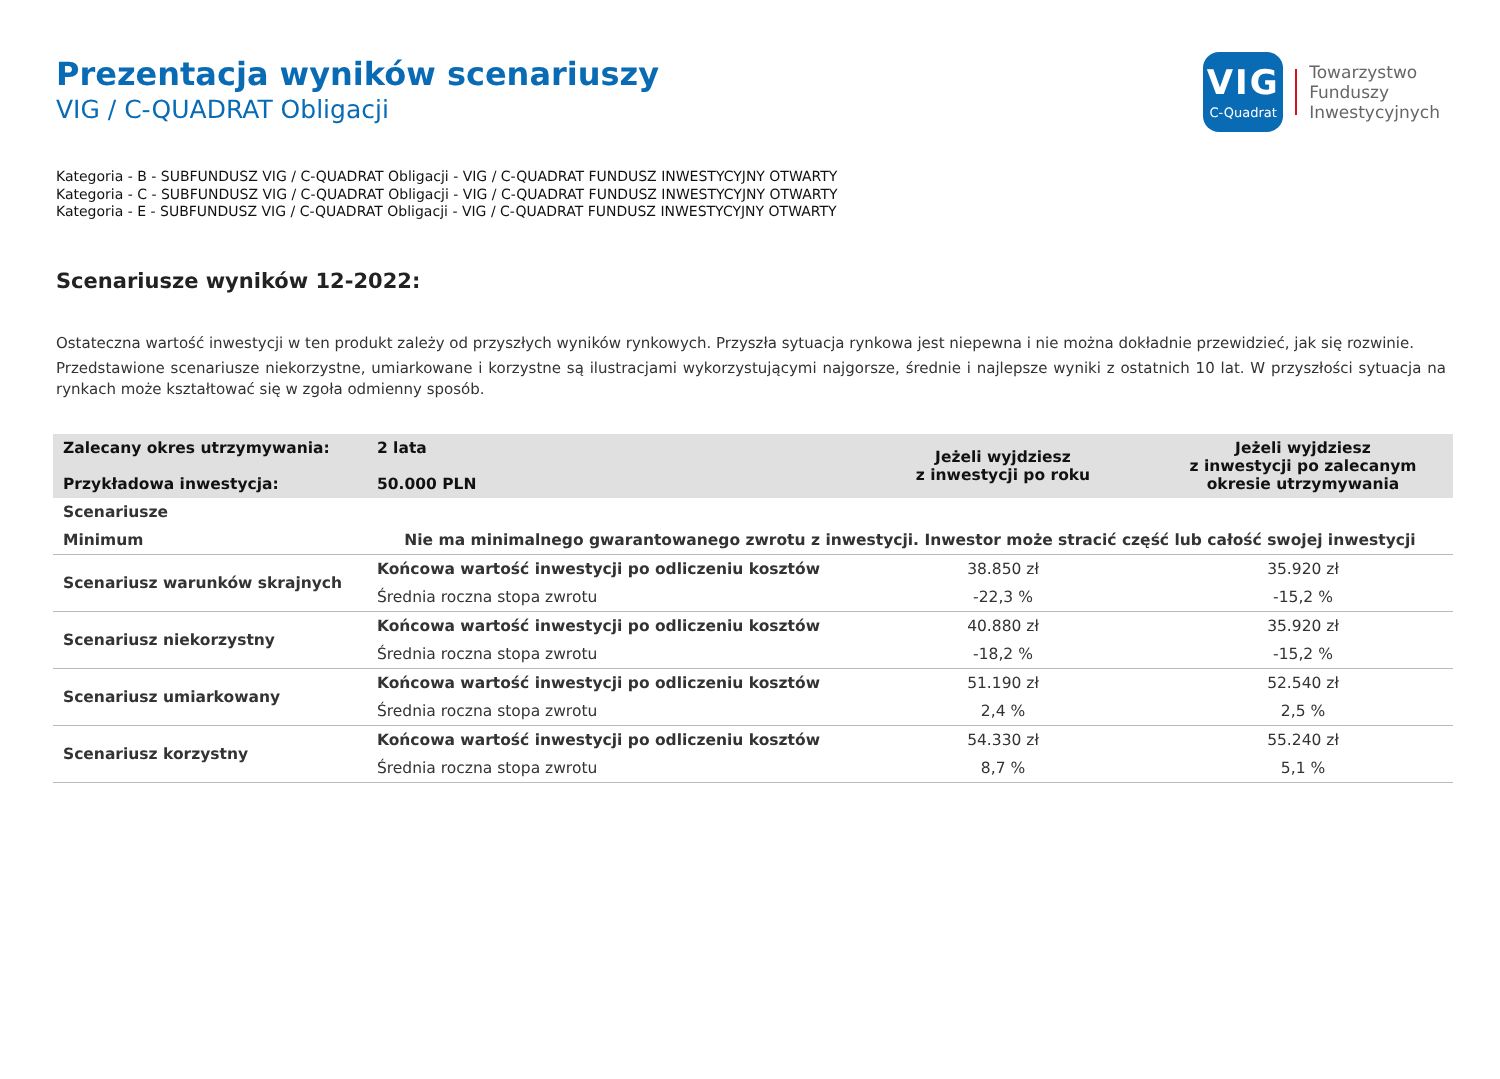VIG
C-Quadrat
Towarzystwo
Funduszy
Inwestycyjnych
Prezentacja wyników scenariuszy
VIG / C-QUADRAT Obligacji
Kategoria - B - SUBFUNDUSZ VIG / C-QUADRAT Obligacji - VIG / C-QUADRAT FUNDUSZ INWESTYCYJNY OTWARTY
Kategoria - C - SUBFUNDUSZ VIG / C-QUADRAT Obligacji - VIG / C-QUADRAT FUNDUSZ INWESTYCYJNY OTWARTY
Kategoria - E - SUBFUNDUSZ VIG / C-QUADRAT Obligacji - VIG / C-QUADRAT FUNDUSZ INWESTYCYJNY OTWARTY
Scenariusze wyników 12-2022:
Ostateczna wartość inwestycji w ten produkt zależy od przyszłych wyników rynkowych. Przyszła sytuacja rynkowa jest niepewna i nie można dokładnie przewidzieć, jak się rozwinie.
Przedstawione scenariusze niekorzystne, umiarkowane i korzystne są ilustracjami wykorzystującymi najgorsze, średnie i najlepsze wyniki z ostatnich 10 lat. W przyszłości sytuacja na rynkach może kształtować się w zgoła odmienny sposób.
| Zalecany okres utrzymywania: Przykładowa inwestycja: | 2 lata 50.000 PLN | Jeżeli wyjdziesz z inwestycji po roku | Jeżeli wyjdziesz z inwestycji po zalecanym okresie utrzymywania |
| Scenariusze | | | |
| Minimum | Nie ma minimalnego gwarantowanego zwrotu z inwestycji. Inwestor może stracić część lub całość swojej inwestycji | | |
| Scenariusz warunków skrajnych | Końcowa wartość inwestycji po odliczeniu kosztów | 38.850 zł | 35.920 zł |
| | Średnia roczna stopa zwrotu | -22,3 % | -15,2 % |
| Scenariusz niekorzystny | Końcowa wartość inwestycji po odliczeniu kosztów | 40.880 zł | 35.920 zł |
| | Średnia roczna stopa zwrotu | -18,2 % | -15,2 % |
| Scenariusz umiarkowany | Końcowa wartość inwestycji po odliczeniu kosztów | 51.190 zł | 52.540 zł |
| | Średnia roczna stopa zwrotu | 2,4 % | 2,5 % |
| Scenariusz korzystny | Końcowa wartość inwestycji po odliczeniu kosztów | 54.330 zł | 55.240 zł |
| | Średnia roczna stopa zwrotu | 8,7 % | 5,1 % |